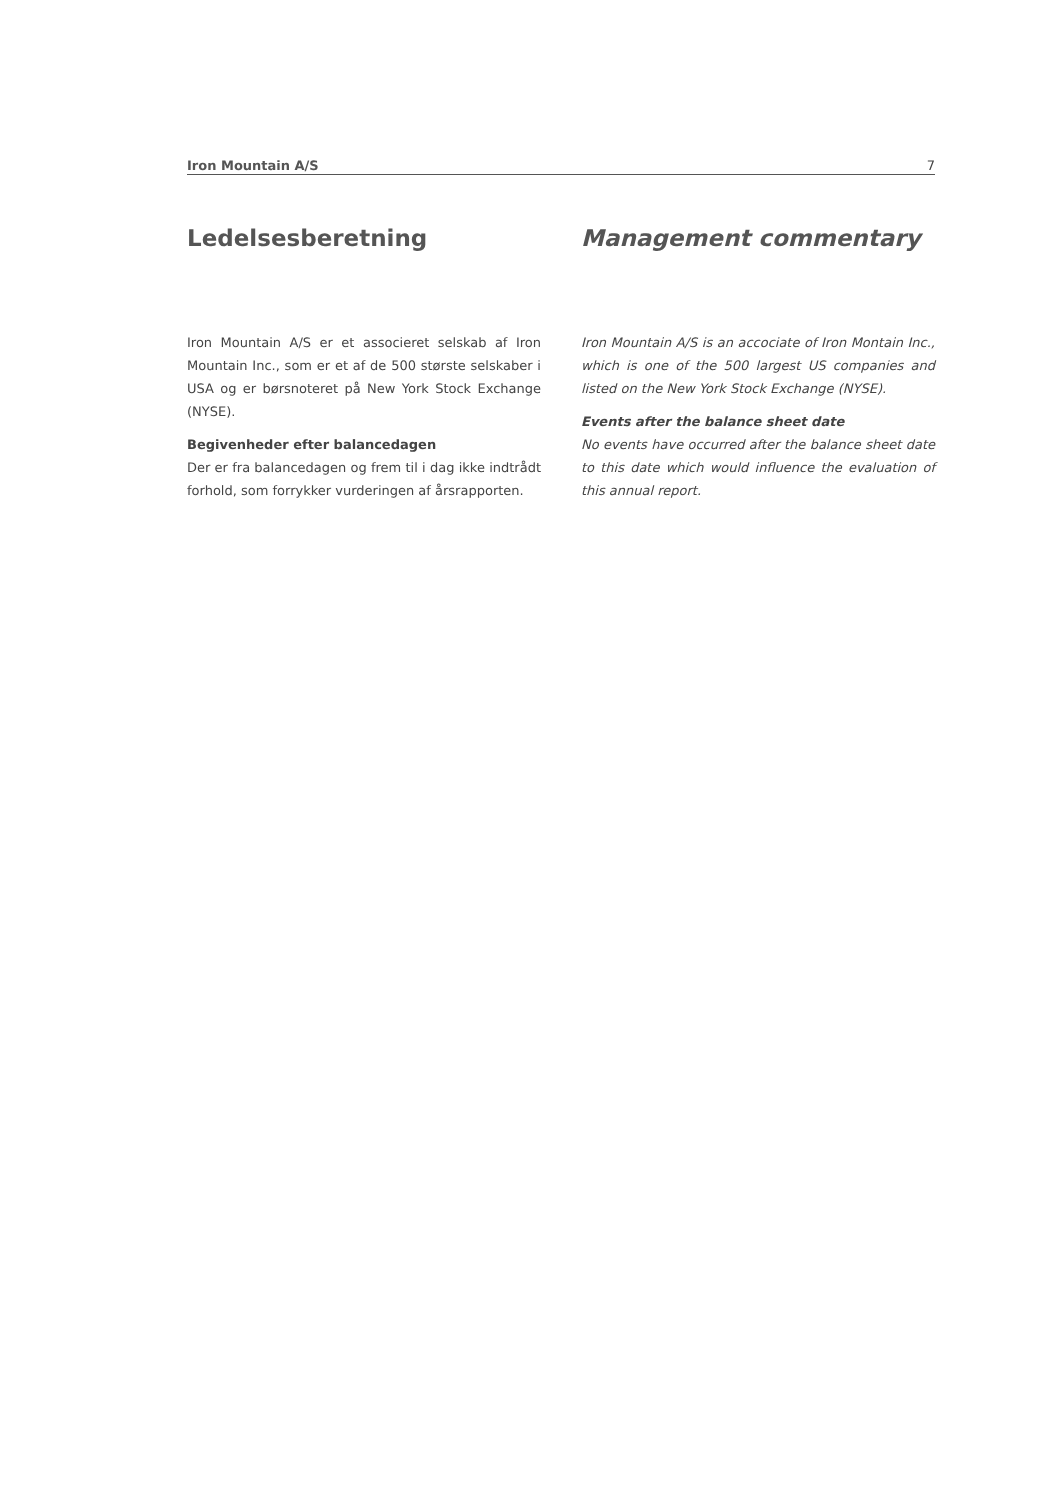Iron Mountain A/S 7
Ledelsesberetning
Iron Mountain A/S er et associeret selskab af Iron Mountain Inc., som er et af de 500 største selskaber i USA og er børsnoteret på New York Stock Exchange (NYSE).
Begivenheder efter balancedagen
Der er fra balancedagen og frem til i dag ikke indtrådt forhold, som forrykker vurderingen af årsrapporten.
Management commentary
Iron Mountain A/S is an accociate of Iron Montain Inc., which is one of the 500 largest US companies and listed on the New York Stock Exchange (NYSE).
Events after the balance sheet date
No events have occurred after the balance sheet date to this date which would influence the evaluation of this annual report.